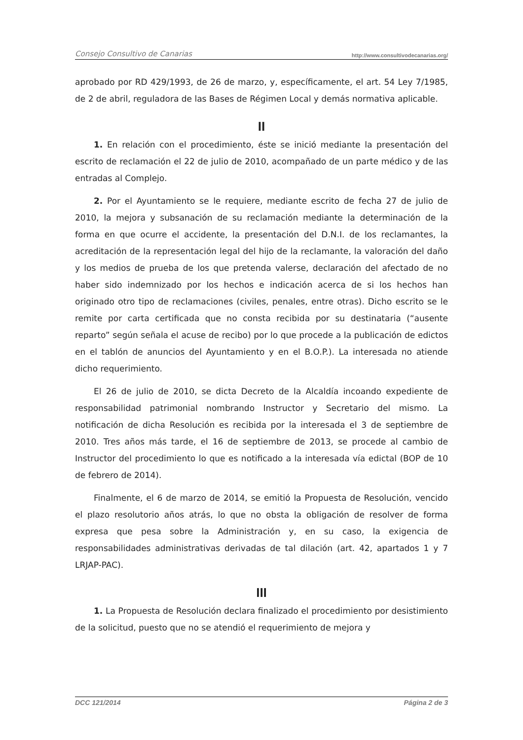Consejo Consultivo de Canarias http://www.consultivodecanarias.org/
aprobado por RD 429/1993, de 26 de marzo, y, específicamente, el art. 54 Ley 7/1985, de 2 de abril, reguladora de las Bases de Régimen Local y demás normativa aplicable.
II
1. En relación con el procedimiento, éste se inició mediante la presentación del escrito de reclamación el 22 de julio de 2010, acompañado de un parte médico y de las entradas al Complejo.
2. Por el Ayuntamiento se le requiere, mediante escrito de fecha 27 de julio de 2010, la mejora y subsanación de su reclamación mediante la determinación de la forma en que ocurre el accidente, la presentación del D.N.I. de los reclamantes, la acreditación de la representación legal del hijo de la reclamante, la valoración del daño y los medios de prueba de los que pretenda valerse, declaración del afectado de no haber sido indemnizado por los hechos e indicación acerca de si los hechos han originado otro tipo de reclamaciones (civiles, penales, entre otras). Dicho escrito se le remite por carta certificada que no consta recibida por su destinataria (“ausente reparto” según señala el acuse de recibo) por lo que procede a la publicación de edictos en el tablón de anuncios del Ayuntamiento y en el B.O.P.). La interesada no atiende dicho requerimiento.
El 26 de julio de 2010, se dicta Decreto de la Alcaldía incoando expediente de responsabilidad patrimonial nombrando Instructor y Secretario del mismo. La notificación de dicha Resolución es recibida por la interesada el 3 de septiembre de 2010. Tres años más tarde, el 16 de septiembre de 2013, se procede al cambio de Instructor del procedimiento lo que es notificado a la interesada vía edictal (BOP de 10 de febrero de 2014).
Finalmente, el 6 de marzo de 2014, se emitió la Propuesta de Resolución, vencido el plazo resolutorio años atrás, lo que no obsta la obligación de resolver de forma expresa que pesa sobre la Administración y, en su caso, la exigencia de responsabilidades administrativas derivadas de tal dilación (art. 42, apartados 1 y 7 LRJAP-PAC).
III
1. La Propuesta de Resolución declara finalizado el procedimiento por desistimiento de la solicitud, puesto que no se atendió el requerimiento de mejora y
DCC 121/2014 Página 2 de 3